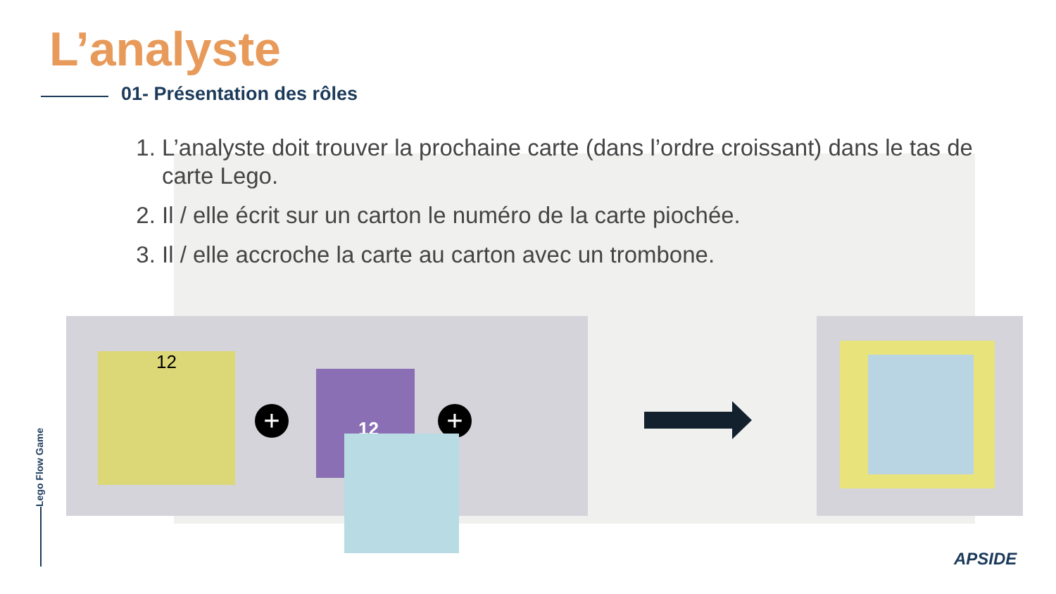L’analyste
01- Présentation des rôles
1. L’analyste doit trouver la prochaine carte (dans l’ordre croissant) dans le tas de carte Lego.
2. Il / elle écrit sur un carton le numéro de la carte piochée.
3. Il / elle accroche la carte au carton avec un trombone.
12
+
12
+
Lego Flow Game
APSIDE